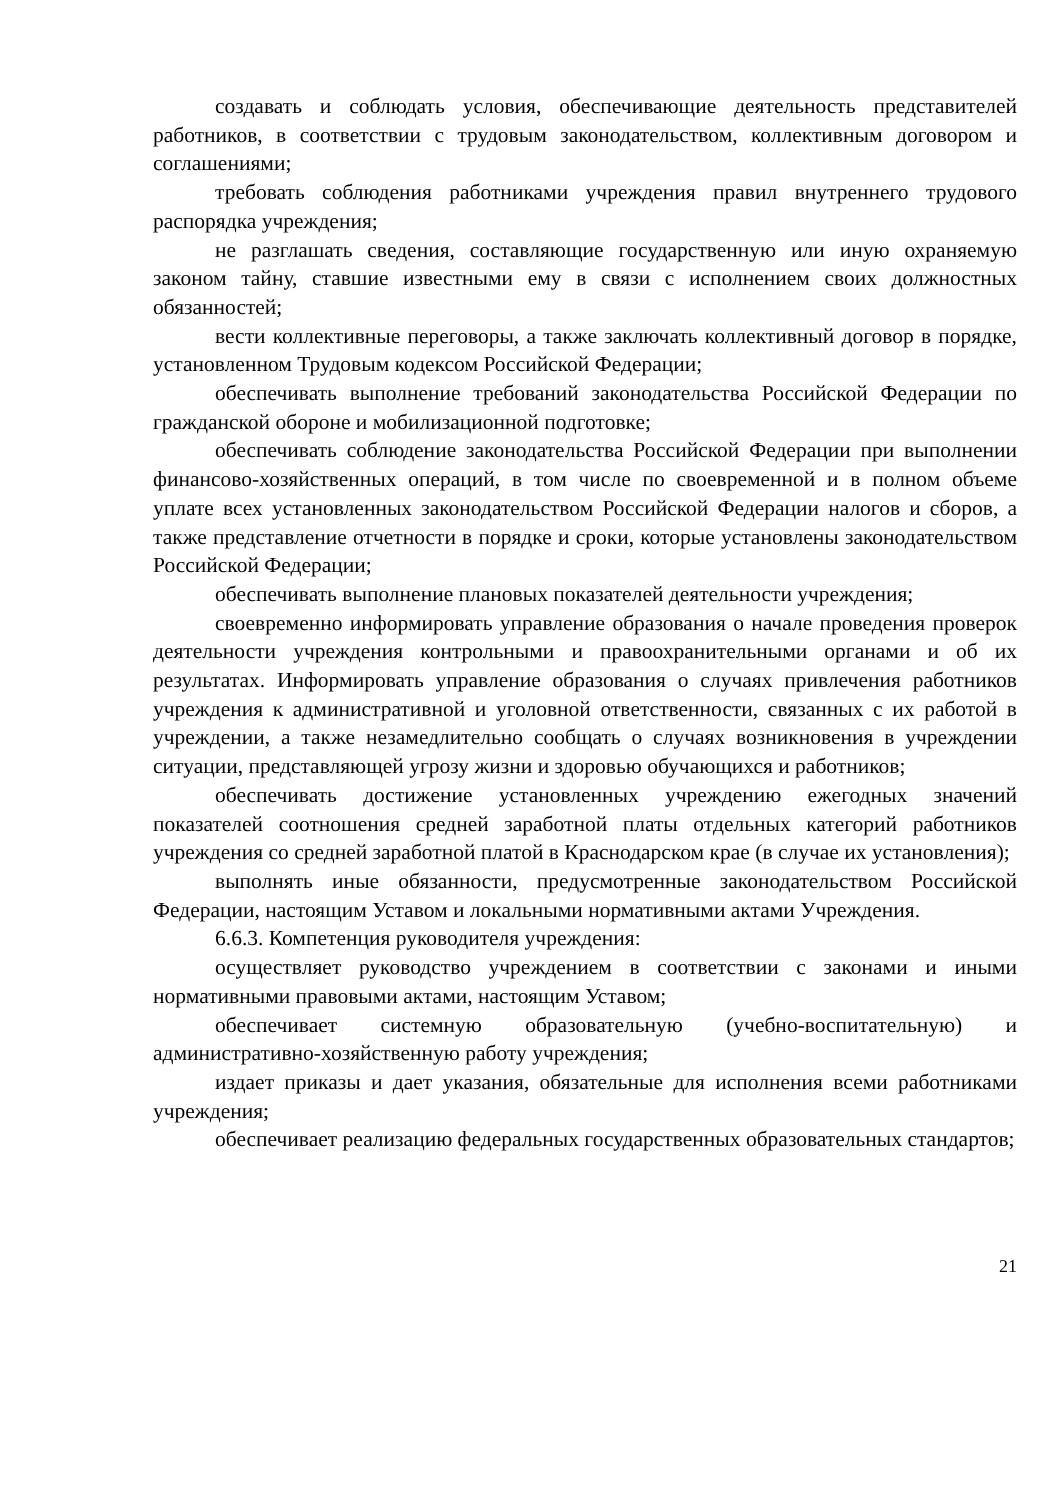создавать и соблюдать условия, обеспечивающие деятельность представителей работников, в соответствии с трудовым законодательством, коллективным договором и соглашениями;
требовать соблюдения работниками учреждения правил внутреннего трудового распорядка учреждения;
не разглашать сведения, составляющие государственную или иную охраняемую законом тайну, ставшие известными ему в связи с исполнением своих должностных обязанностей;
вести коллективные переговоры, а также заключать коллективный договор в порядке, установленном Трудовым кодексом Российской Федерации;
обеспечивать выполнение требований законодательства Российской Федерации по гражданской обороне и мобилизационной подготовке;
обеспечивать соблюдение законодательства Российской Федерации при выполнении финансово-хозяйственных операций, в том числе по своевременной и в полном объеме уплате всех установленных законодательством Российской Федерации налогов и сборов, а также представление отчетности в порядке и сроки, которые установлены законодательством Российской Федерации;
обеспечивать выполнение плановых показателей деятельности учреждения;
своевременно информировать управление образования о начале проведения проверок деятельности учреждения контрольными и правоохранительными органами и об их результатах. Информировать управление образования о случаях привлечения работников учреждения к административной и уголовной ответственности, связанных с их работой в учреждении, а также незамедлительно сообщать о случаях возникновения в учреждении ситуации, представляющей угрозу жизни и здоровью обучающихся и работников;
обеспечивать достижение установленных учреждению ежегодных значений показателей соотношения средней заработной платы отдельных категорий работников учреждения со средней заработной платой в Краснодарском крае (в случае их установления);
выполнять иные обязанности, предусмотренные законодательством Российской Федерации, настоящим Уставом и локальными нормативными актами Учреждения.
6.6.3. Компетенция руководителя учреждения:
осуществляет руководство учреждением в соответствии с законами и иными нормативными правовыми актами, настоящим Уставом;
обеспечивает системную образовательную (учебно-воспитательную) и административно-хозяйственную работу учреждения;
издает приказы и дает указания, обязательные для исполнения всеми работниками учреждения;
обеспечивает реализацию федеральных государственных образовательных стандартов;
21